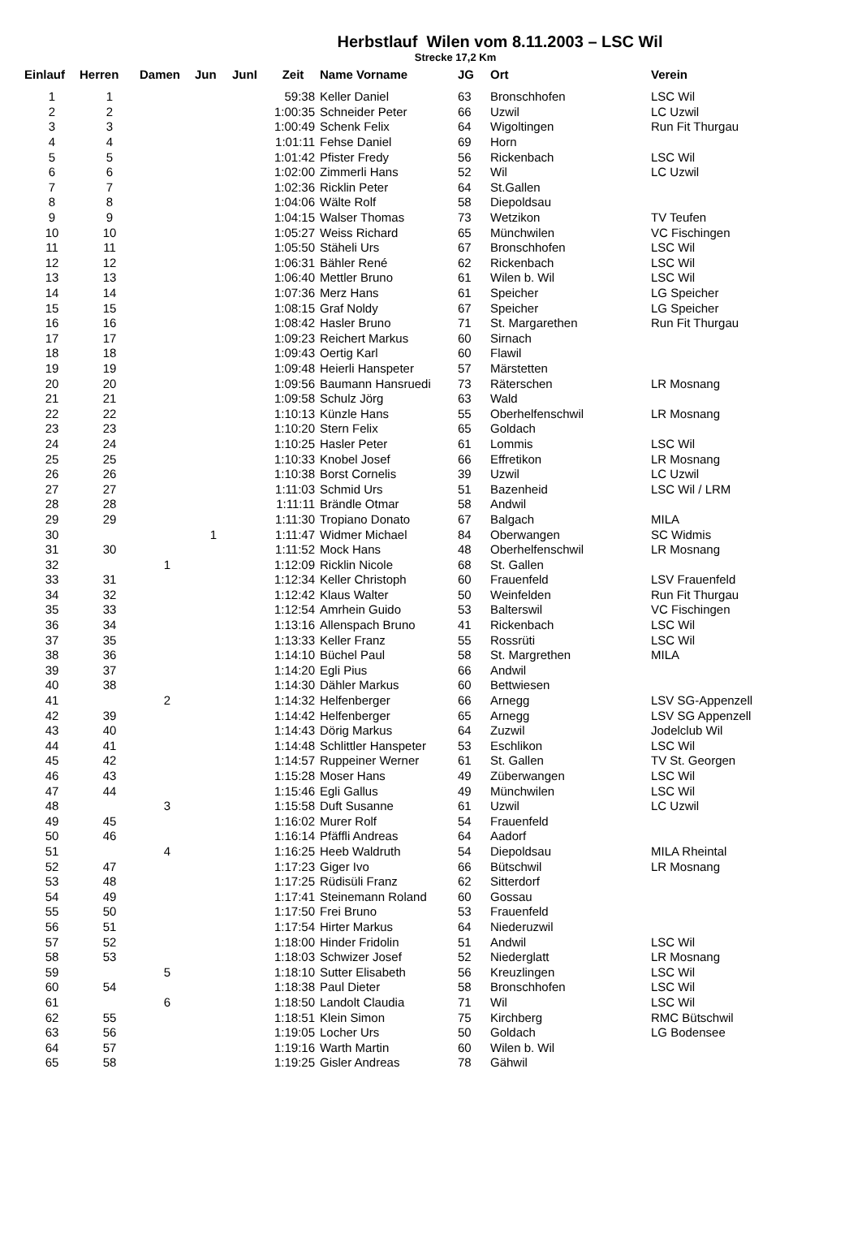Herbstlauf Wilen vom 8.11.2003 – LSC Wil
Strecke 17,2 Km
| Einlauf | Herren | Damen | Jun | JunI | Zeit | Name Vorname | JG | Ort | Verein |
| --- | --- | --- | --- | --- | --- | --- | --- | --- | --- |
| 1 | 1 | | | | 59:38 | Keller Daniel | 63 | Bronschhofen | LSC Wil |
| 2 | 2 | | | | 1:00:35 | Schneider Peter | 66 | Uzwil | LC Uzwil |
| 3 | 3 | | | | 1:00:49 | Schenk Felix | 64 | Wigoltingen | Run Fit Thurgau |
| 4 | 4 | | | | 1:01:11 | Fehse Daniel | 69 | Horn | |
| 5 | 5 | | | | 1:01:42 | Pfister Fredy | 56 | Rickenbach | LSC Wil |
| 6 | 6 | | | | 1:02:00 | Zimmerli Hans | 52 | Wil | LC Uzwil |
| 7 | 7 | | | | 1:02:36 | Ricklin Peter | 64 | St.Gallen | |
| 8 | 8 | | | | 1:04:06 | Wälte Rolf | 58 | Diepoldsau | |
| 9 | 9 | | | | 1:04:15 | Walser Thomas | 73 | Wetzikon | TV Teufen |
| 10 | 10 | | | | 1:05:27 | Weiss Richard | 65 | Münchwilen | VC Fischingen |
| 11 | 11 | | | | 1:05:50 | Stäheli Urs | 67 | Bronschhofen | LSC Wil |
| 12 | 12 | | | | 1:06:31 | Bähler René | 62 | Rickenbach | LSC Wil |
| 13 | 13 | | | | 1:06:40 | Mettler Bruno | 61 | Wilen b. Wil | LSC Wil |
| 14 | 14 | | | | 1:07:36 | Merz Hans | 61 | Speicher | LG Speicher |
| 15 | 15 | | | | 1:08:15 | Graf Noldy | 67 | Speicher | LG Speicher |
| 16 | 16 | | | | 1:08:42 | Hasler Bruno | 71 | St. Margarethen | Run Fit Thurgau |
| 17 | 17 | | | | 1:09:23 | Reichert Markus | 60 | Sirnach | |
| 18 | 18 | | | | 1:09:43 | Oertig Karl | 60 | Flawil | |
| 19 | 19 | | | | 1:09:48 | Heierli Hanspeter | 57 | Märstetten | |
| 20 | 20 | | | | 1:09:56 | Baumann Hansruedi | 73 | Räterschen | LR Mosnang |
| 21 | 21 | | | | 1:09:58 | Schulz Jörg | 63 | Wald | |
| 22 | 22 | | | | 1:10:13 | Künzle Hans | 55 | Oberhelfenschwil | LR Mosnang |
| 23 | 23 | | | | 1:10:20 | Stern Felix | 65 | Goldach | |
| 24 | 24 | | | | 1:10:25 | Hasler Peter | 61 | Lommis | LSC Wil |
| 25 | 25 | | | | 1:10:33 | Knobel Josef | 66 | Effretikon | LR Mosnang |
| 26 | 26 | | | | 1:10:38 | Borst Cornelis | 39 | Uzwil | LC Uzwil |
| 27 | 27 | | | | 1:11:03 | Schmid Urs | 51 | Bazenheid | LSC Wil / LRM |
| 28 | 28 | | | | 1:11:11 | Brändle Otmar | 58 | Andwil | |
| 29 | 29 | | | | 1:11:30 | Tropiano Donato | 67 | Balgach | MILA |
| 30 | | | 1 | | 1:11:47 | Widmer Michael | 84 | Oberwangen | SC Widmis |
| 31 | 30 | | | | 1:11:52 | Mock Hans | 48 | Oberhelfenschwil | LR Mosnang |
| 32 | | 1 | | | 1:12:09 | Ricklin Nicole | 68 | St. Gallen | |
| 33 | 31 | | | | 1:12:34 | Keller Christoph | 60 | Frauenfeld | LSV Frauenfeld |
| 34 | 32 | | | | 1:12:42 | Klaus Walter | 50 | Weinfelden | Run Fit Thurgau |
| 35 | 33 | | | | 1:12:54 | Amrhein Guido | 53 | Balterswil | VC Fischingen |
| 36 | 34 | | | | 1:13:16 | Allenspach Bruno | 41 | Rickenbach | LSC Wil |
| 37 | 35 | | | | 1:13:33 | Keller Franz | 55 | Rossrüti | LSC Wil |
| 38 | 36 | | | | 1:14:10 | Büchel Paul | 58 | St. Margrethen | MILA |
| 39 | 37 | | | | 1:14:20 | Egli Pius | 66 | Andwil | |
| 40 | 38 | | | | 1:14:30 | Dähler Markus | 60 | Bettwiesen | |
| 41 | | 2 | | | 1:14:32 | Helfenberger | 66 | Arnegg | LSV SG-Appenzell |
| 42 | 39 | | | | 1:14:42 | Helfenberger | 65 | Arnegg | LSV SG Appenzell |
| 43 | 40 | | | | 1:14:43 | Dörig Markus | 64 | Zuzwil | Jodelclub Wil |
| 44 | 41 | | | | 1:14:48 | Schlittler Hanspeter | 53 | Eschlikon | LSC Wil |
| 45 | 42 | | | | 1:14:57 | Ruppeiner Werner | 61 | St. Gallen | TV St. Georgen |
| 46 | 43 | | | | 1:15:28 | Moser Hans | 49 | Züberwangen | LSC Wil |
| 47 | 44 | | | | 1:15:46 | Egli Gallus | 49 | Münchwilen | LSC Wil |
| 48 | | 3 | | | 1:15:58 | Duft Susanne | 61 | Uzwil | LC Uzwil |
| 49 | 45 | | | | 1:16:02 | Murer Rolf | 54 | Frauenfeld | |
| 50 | 46 | | | | 1:16:14 | Pfäffli Andreas | 64 | Aadorf | |
| 51 | | 4 | | | 1:16:25 | Heeb Waldruth | 54 | Diepoldsau | MILA Rheintal |
| 52 | 47 | | | | 1:17:23 | Giger Ivo | 66 | Bütschwil | LR Mosnang |
| 53 | 48 | | | | 1:17:25 | Rüdisüli Franz | 62 | Sitterdorf | |
| 54 | 49 | | | | 1:17:41 | Steinemann Roland | 60 | Gossau | |
| 55 | 50 | | | | 1:17:50 | Frei Bruno | 53 | Frauenfeld | |
| 56 | 51 | | | | 1:17:54 | Hirter Markus | 64 | Niederuzwil | |
| 57 | 52 | | | | 1:18:00 | Hinder Fridolin | 51 | Andwil | LSC Wil |
| 58 | 53 | | | | 1:18:03 | Schwizer Josef | 52 | Niederglatt | LR Mosnang |
| 59 | | 5 | | | 1:18:10 | Sutter Elisabeth | 56 | Kreuzlingen | LSC Wil |
| 60 | 54 | | | | 1:18:38 | Paul Dieter | 58 | Bronschhofen | LSC Wil |
| 61 | | 6 | | | 1:18:50 | Landolt Claudia | 71 | Wil | LSC Wil |
| 62 | 55 | | | | 1:18:51 | Klein Simon | 75 | Kirchberg | RMC Bütschwil |
| 63 | 56 | | | | 1:19:05 | Locher Urs | 50 | Goldach | LG Bodensee |
| 64 | 57 | | | | 1:19:16 | Warth Martin | 60 | Wilen b. Wil | |
| 65 | 58 | | | | 1:19:25 | Gisler Andreas | 78 | Gähwil | |